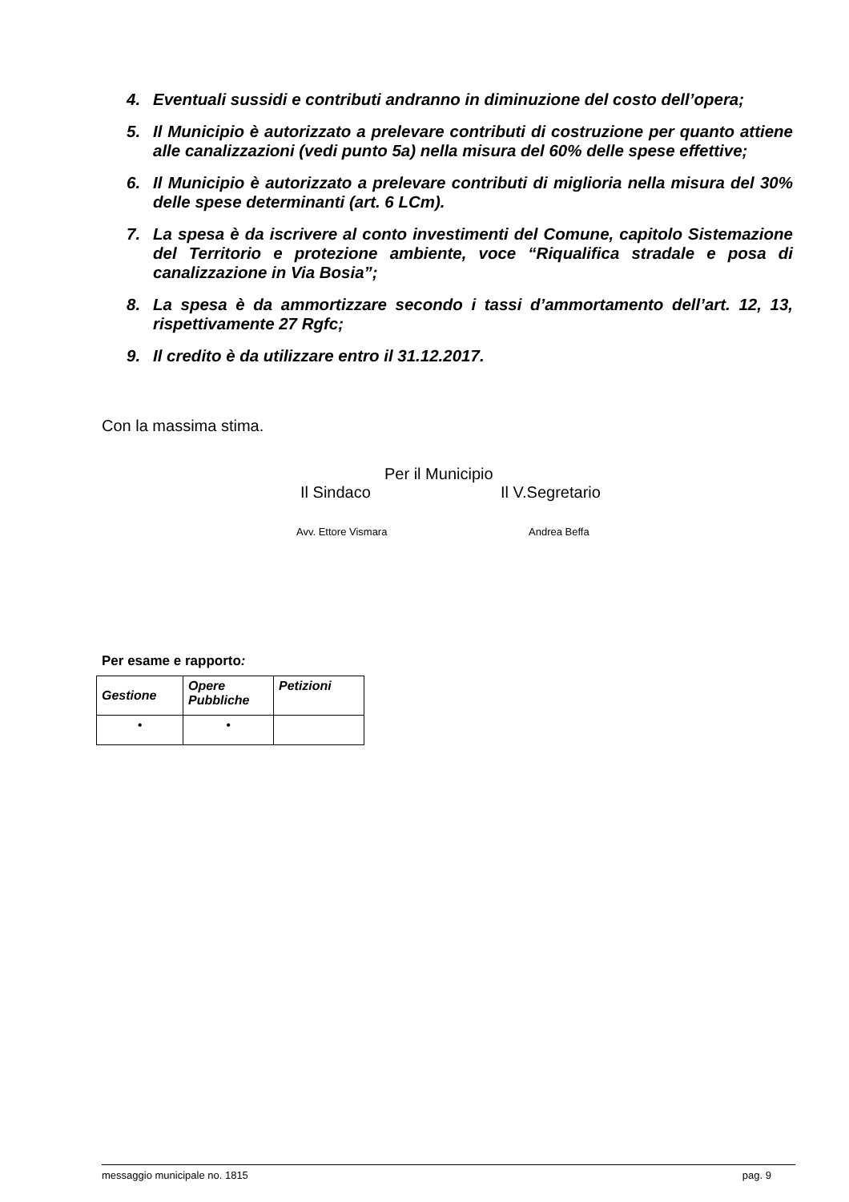4. Eventuali sussidi e contributi andranno in diminuzione del costo dell’opera;
5. Il Municipio è autorizzato a prelevare contributi di costruzione per quanto attiene alle canalizzazioni (vedi punto 5a) nella misura del 60% delle spese effettive;
6. Il Municipio è autorizzato a prelevare contributi di miglioria nella misura del 30% delle spese determinanti (art. 6 LCm).
7. La spesa è da iscrivere al conto investimenti del Comune, capitolo Sistemazione del Territorio e protezione ambiente, voce “Riqualifica stradale e posa di canalizzazione in Via Bosia”;
8. La spesa è da ammortizzare secondo i tassi d’ammortamento dell’art. 12, 13, rispettivamente 27 Rgfc;
9. Il credito è da utilizzare entro il 31.12.2017.
Con la massima stima.
Per il Municipio
Il Sindaco Il V.Segretario
Avv. Ettore Vismara Andrea Beffa
Per esame e rapporto:
| Gestione | Opere Pubbliche | Petizioni |
| --- | --- | --- |
| • | • | |
messaggio municipale no. 1815 pag. 9